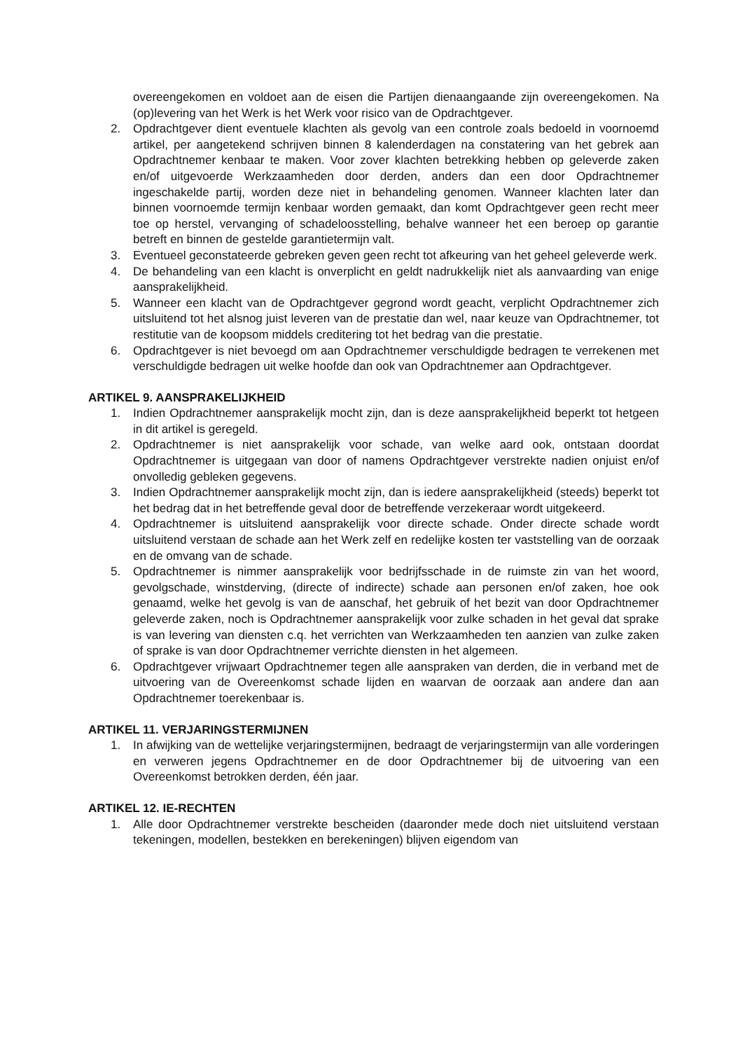overeengekomen en voldoet aan de eisen die Partijen dienaangaande zijn overeengekomen. Na (op)levering van het Werk is het Werk voor risico van de Opdrachtgever.
2. Opdrachtgever dient eventuele klachten als gevolg van een controle zoals bedoeld in voornoemd artikel, per aangetekend schrijven binnen 8 kalenderdagen na constatering van het gebrek aan Opdrachtnemer kenbaar te maken. Voor zover klachten betrekking hebben op geleverde zaken en/of uitgevoerde Werkzaamheden door derden, anders dan een door Opdrachtnemer ingeschakelde partij, worden deze niet in behandeling genomen. Wanneer klachten later dan binnen voornoemde termijn kenbaar worden gemaakt, dan komt Opdrachtgever geen recht meer toe op herstel, vervanging of schadeloosstelling, behalve wanneer het een beroep op garantie betreft en binnen de gestelde garantietermijn valt.
3. Eventueel geconstateerde gebreken geven geen recht tot afkeuring van het geheel geleverde werk.
4. De behandeling van een klacht is onverplicht en geldt nadrukkelijk niet als aanvaarding van enige aansprakelijkheid.
5. Wanneer een klacht van de Opdrachtgever gegrond wordt geacht, verplicht Opdrachtnemer zich uitsluitend tot het alsnog juist leveren van de prestatie dan wel, naar keuze van Opdrachtnemer, tot restitutie van de koopsom middels creditering tot het bedrag van die prestatie.
6. Opdrachtgever is niet bevoegd om aan Opdrachtnemer verschuldigde bedragen te verrekenen met verschuldigde bedragen uit welke hoofde dan ook van Opdrachtnemer aan Opdrachtgever.
ARTIKEL 9. AANSPRAKELIJKHEID
1. Indien Opdrachtnemer aansprakelijk mocht zijn, dan is deze aansprakelijkheid beperkt tot hetgeen in dit artikel is geregeld.
2. Opdrachtnemer is niet aansprakelijk voor schade, van welke aard ook, ontstaan doordat Opdrachtnemer is uitgegaan van door of namens Opdrachtgever verstrekte nadien onjuist en/of onvolledig gebleken gegevens.
3. Indien Opdrachtnemer aansprakelijk mocht zijn, dan is iedere aansprakelijkheid (steeds) beperkt tot het bedrag dat in het betreffende geval door de betreffende verzekeraar wordt uitgekeerd.
4. Opdrachtnemer is uitsluitend aansprakelijk voor directe schade. Onder directe schade wordt uitsluitend verstaan de schade aan het Werk zelf en redelijke kosten ter vaststelling van de oorzaak en de omvang van de schade.
5. Opdrachtnemer is nimmer aansprakelijk voor bedrijfsschade in de ruimste zin van het woord, gevolgschade, winstderving, (directe of indirecte) schade aan personen en/of zaken, hoe ook genaamd, welke het gevolg is van de aanschaf, het gebruik of het bezit van door Opdrachtnemer geleverde zaken, noch is Opdrachtnemer aansprakelijk voor zulke schaden in het geval dat sprake is van levering van diensten c.q. het verrichten van Werkzaamheden ten aanzien van zulke zaken of sprake is van door Opdrachtnemer verrichte diensten in het algemeen.
6. Opdrachtgever vrijwaart Opdrachtnemer tegen alle aanspraken van derden, die in verband met de uitvoering van de Overeenkomst schade lijden en waarvan de oorzaak aan andere dan aan Opdrachtnemer toerekenbaar is.
ARTIKEL 11. VERJARINGSTERMIJNEN
1. In afwijking van de wettelijke verjaringstermijnen, bedraagt de verjaringstermijn van alle vorderingen en verweren jegens Opdrachtnemer en de door Opdrachtnemer bij de uitvoering van een Overeenkomst betrokken derden, één jaar.
ARTIKEL 12. IE-RECHTEN
1. Alle door Opdrachtnemer verstrekte bescheiden (daaronder mede doch niet uitsluitend verstaan tekeningen, modellen, bestekken en berekeningen) blijven eigendom van